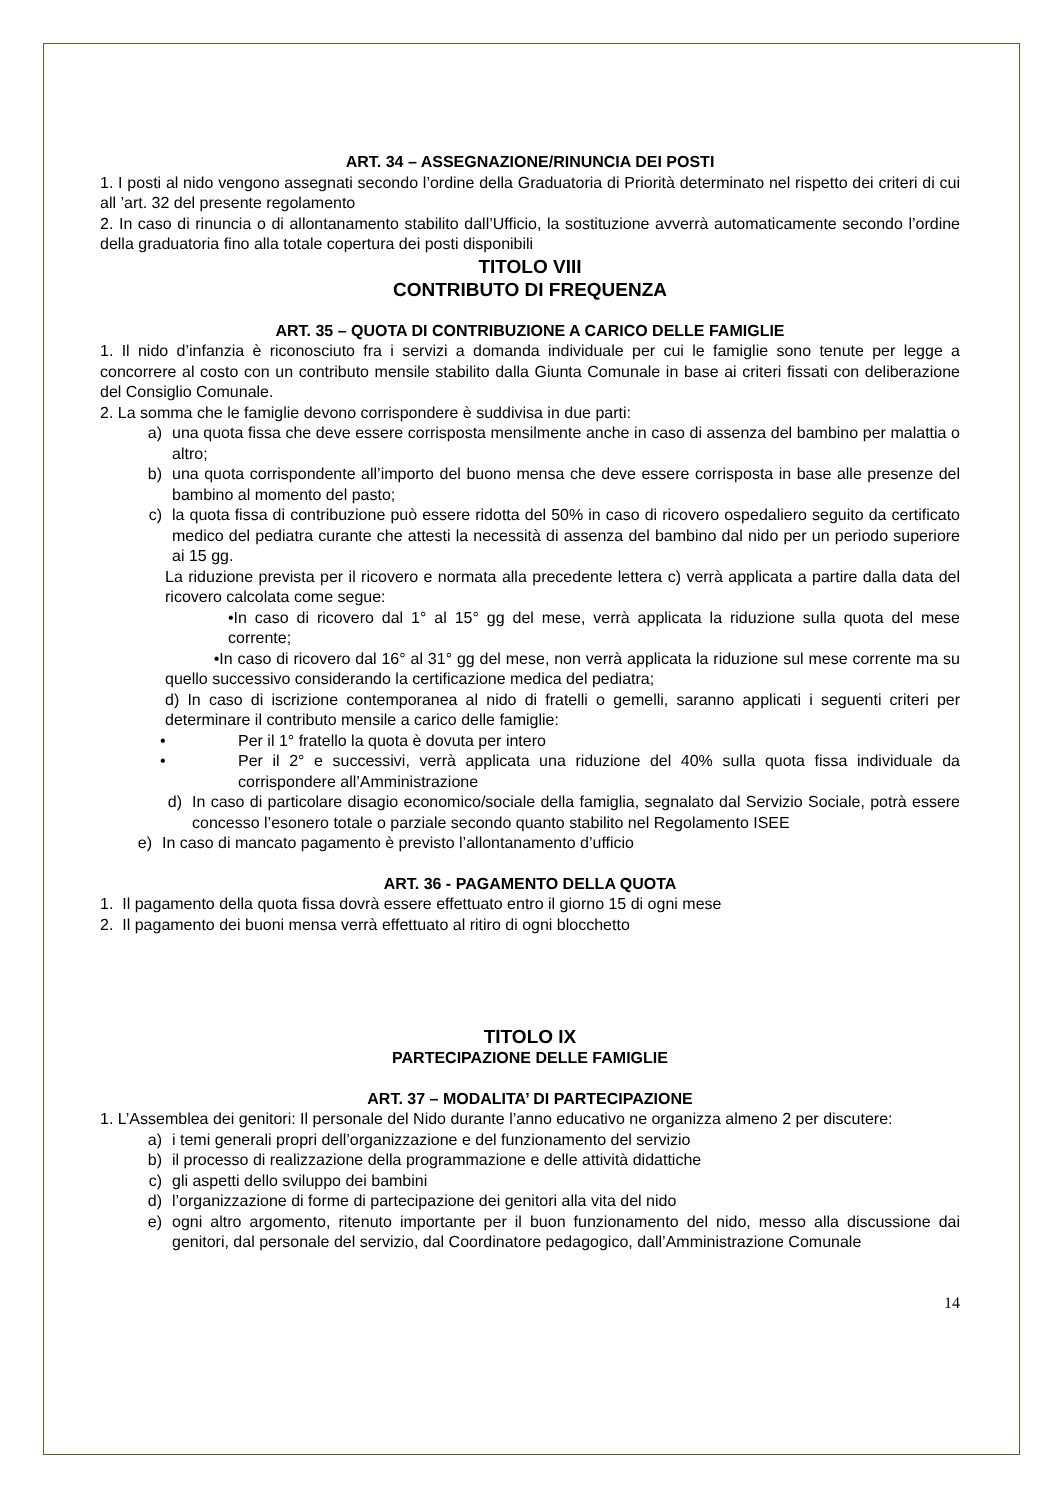ART. 34 – ASSEGNAZIONE/RINUNCIA DEI POSTI
1. I posti al nido vengono assegnati secondo l’ordine della Graduatoria di Priorità determinato nel rispetto dei criteri di cui all ’art. 32 del presente regolamento
2. In caso di rinuncia o di allontanamento stabilito dall’Ufficio, la sostituzione avverrà automaticamente secondo l’ordine della graduatoria fino alla totale copertura dei posti disponibili
TITOLO VIII
CONTRIBUTO DI FREQUENZA
ART. 35 – QUOTA DI CONTRIBUZIONE A CARICO DELLE FAMIGLIE
1. Il nido d’infanzia è riconosciuto fra i servizi a domanda individuale per cui le famiglie sono tenute per legge a concorrere al costo con un contributo mensile stabilito dalla Giunta Comunale in base ai criteri fissati con deliberazione del Consiglio Comunale.
2. La somma che le famiglie devono corrispondere è suddivisa in due parti:
a) una quota fissa che deve essere corrisposta mensilmente anche in caso di assenza del bambino per malattia o altro;
b) una quota corrispondente all’importo del buono mensa che deve essere corrisposta in base alle presenze del bambino al momento del pasto;
c) la quota fissa di contribuzione può essere ridotta del 50% in caso di ricovero ospedaliero seguito da certificato medico del pediatra curante che attesti la necessità di assenza del bambino dal nido per un periodo superiore ai 15 gg.
La riduzione prevista per il ricovero e normata alla precedente lettera c) verrà applicata a partire dalla data del ricovero calcolata come segue:
•In caso di ricovero dal 1° al 15° gg del mese, verrà applicata la riduzione sulla quota del mese corrente;
•In caso di ricovero dal 16° al 31° gg del mese, non verrà applicata la riduzione sul mese corrente ma su quello successivo considerando la certificazione medica del pediatra;
d) In caso di iscrizione contemporanea al nido di fratelli o gemelli, saranno applicati i seguenti criteri per determinare il contributo mensile a carico delle famiglie:
• Per il 1° fratello la quota è dovuta per intero
• Per il 2° e successivi, verrà applicata una riduzione del 40% sulla quota fissa individuale da corrispondere all’Amministrazione
d) In caso di particolare disagio economico/sociale della famiglia, segnalato dal Servizio Sociale, potrà essere concesso l’esonero totale o parziale secondo quanto stabilito nel Regolamento ISEE
e) In caso di mancato pagamento è previsto l’allontanamento d’ufficio
ART. 36 - PAGAMENTO DELLA QUOTA
1. Il pagamento della quota fissa dovrà essere effettuato entro il giorno 15 di ogni mese
2. Il pagamento dei buoni mensa verrà effettuato al ritiro di ogni blocchetto
TITOLO IX
PARTECIPAZIONE DELLE FAMIGLIE
ART. 37 – MODALITA’ DI PARTECIPAZIONE
1. L’Assemblea dei genitori: Il personale del Nido durante l’anno educativo ne organizza almeno 2 per discutere:
a) i temi generali propri dell’organizzazione e del funzionamento del servizio
b) il processo di realizzazione della programmazione e delle attività didattiche
c) gli aspetti dello sviluppo dei bambini
d) l’organizzazione di forme di partecipazione dei genitori alla vita del nido
e) ogni altro argomento, ritenuto importante per il buon funzionamento del nido, messo alla discussione dai genitori, dal personale del servizio, dal Coordinatore pedagogico, dall’Amministrazione Comunale
14